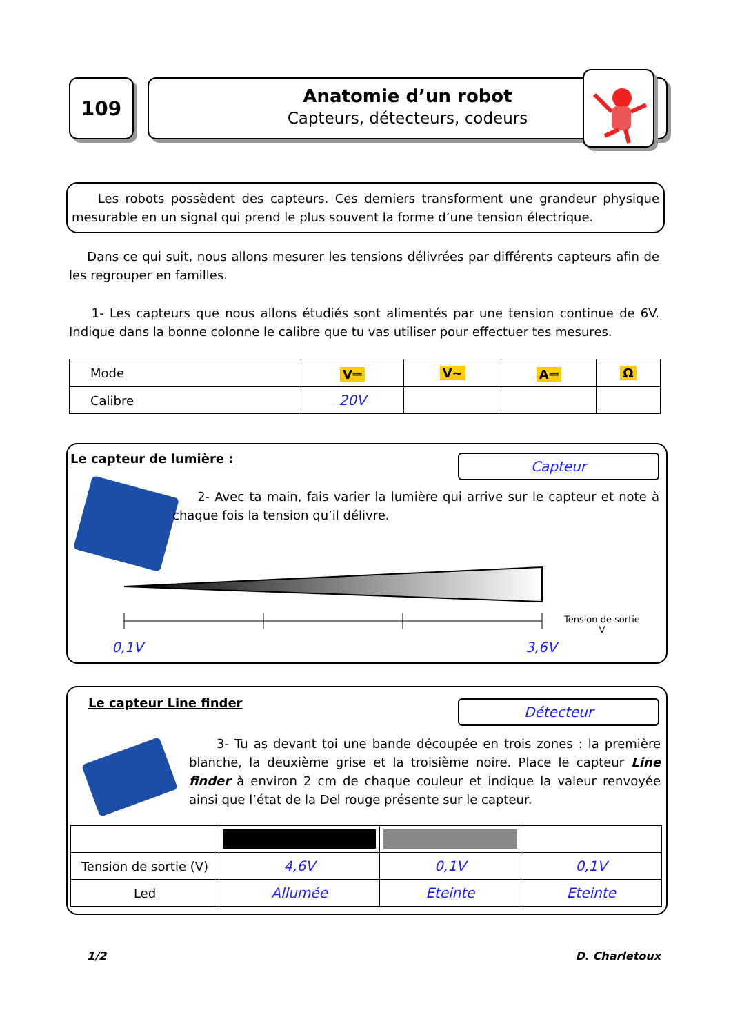109
Anatomie d’un robot
Capteurs, détecteurs, codeurs
Les robots possèdent des capteurs. Ces derniers transforment une grandeur physique mesurable en un signal qui prend le plus souvent la forme d’une tension électrique.
Dans ce qui suit, nous allons mesurer les tensions délivrées par différents capteurs afin de les regrouper en familles.
1- Les capteurs que nous allons étudiés sont alimentés par une tension continue de 6V. Indique dans la bonne colonne le calibre que tu vas utiliser pour effectuer tes mesures.
| Mode | V⎓ | V~ | A⎓ | Ω |
| Calibre | 20V | | | |
Le capteur de lumière : Capteur
2- Avec ta main, fais varier la lumière qui arrive sur le capteur et note à chaque fois la tension qu’il délivre.
Tension de sortie
V
0,1V 3,6V
Le capteur Line finder Détecteur
3- Tu as devant toi une bande découpée en trois zones : la première blanche, la deuxième grise et la troisième noire. Place le capteur Line finder à environ 2 cm de chaque couleur et indique la valeur renvoyée ainsi que l’état de la Del rouge présente sur le capteur.
| Tension de sortie (V) | 4,6V | 0,1V | 0,1V |
| Led | Allumée | Eteinte | Eteinte |
1/2 D. Charletoux